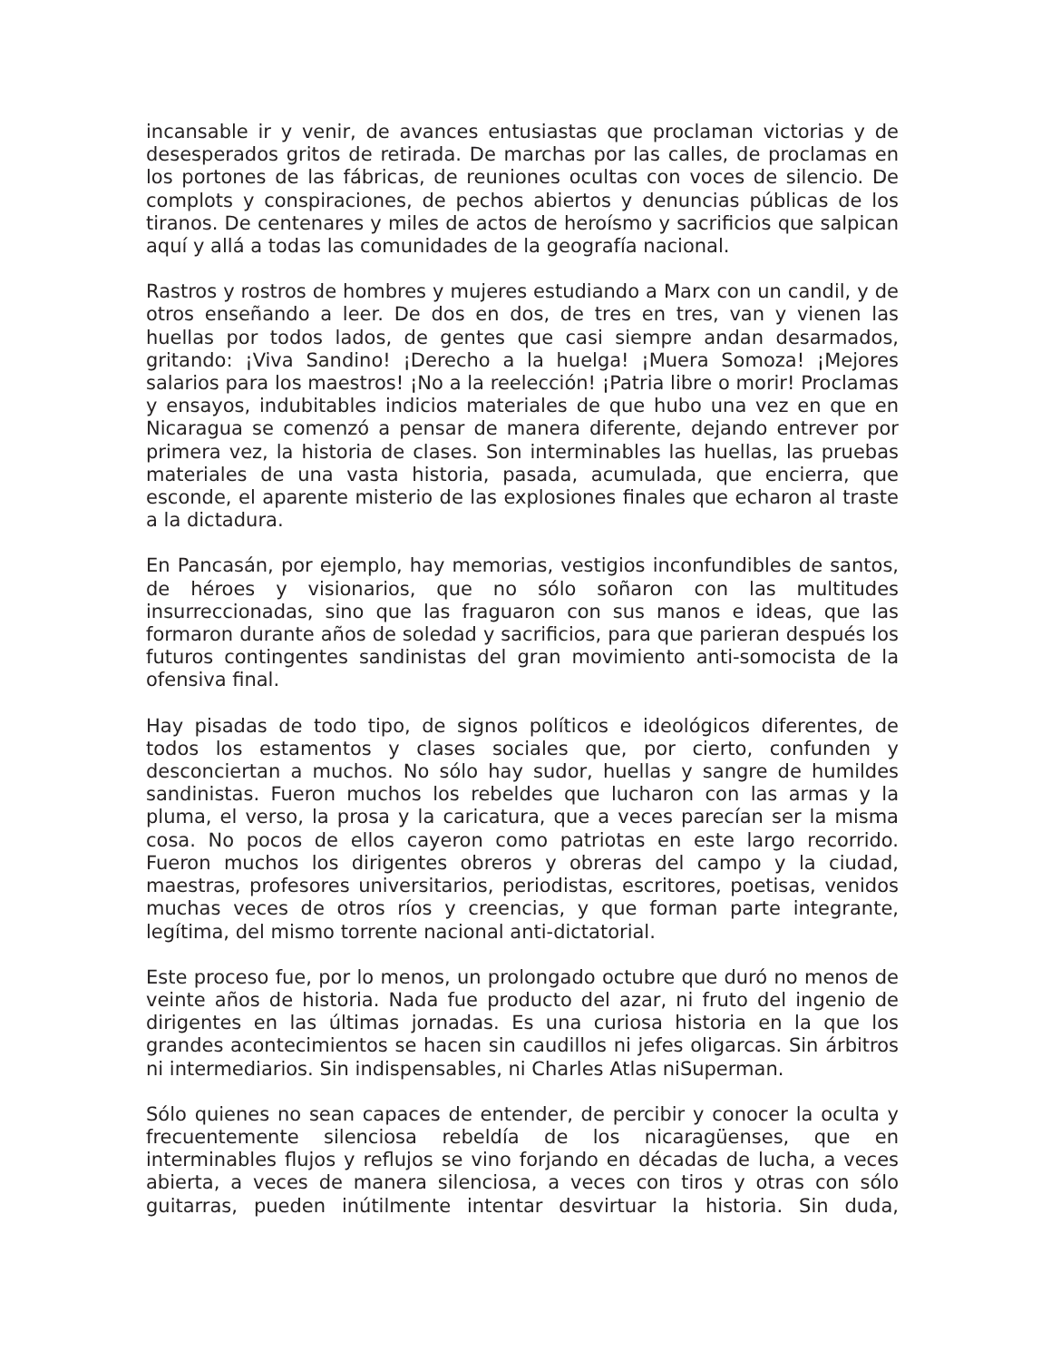incansable ir y venir, de avances entusiastas que proclaman victorias y de desesperados gritos de retirada. De marchas por las calles, de proclamas en los portones de las fábricas, de reuniones ocultas con voces de silencio. De complots y conspiraciones, de pechos abiertos y denuncias públicas de los tiranos. De centenares y miles de actos de heroísmo y sacrificios que salpican aquí y allá a todas las comunidades de la geografía nacional.
Rastros y rostros de hombres y mujeres estudiando a Marx con un candil, y de otros enseñando a leer. De dos en dos, de tres en tres, van y vienen las huellas por todos lados, de gentes que casi siempre andan desarmados, gritando: ¡Viva Sandino! ¡Derecho a la huelga! ¡Muera Somoza! ¡Mejores salarios para los maestros! ¡No a la reelección! ¡Patria libre o morir! Proclamas y ensayos, indubitables indicios materiales de que hubo una vez en que en Nicaragua se comenzó a pensar de manera diferente, dejando entrever por primera vez, la historia de clases. Son interminables las huellas, las pruebas materiales de una vasta historia, pasada, acumulada, que encierra, que esconde, el aparente misterio de las explosiones finales que echaron al traste a la dictadura.
En Pancasán, por ejemplo, hay memorias, vestigios inconfundibles de santos, de héroes y visionarios, que no sólo soñaron con las multitudes insurreccionadas, sino que las fraguaron con sus manos e ideas, que las formaron durante años de soledad y sacrificios, para que parieran después los futuros contingentes sandinistas del gran movimiento anti-somocista de la ofensiva final.
Hay pisadas de todo tipo, de signos políticos e ideológicos diferentes, de todos los estamentos y clases sociales que, por cierto, confunden y desconciertan a muchos. No sólo hay sudor, huellas y sangre de humildes sandinistas. Fueron muchos los rebeldes que lucharon con las armas y la pluma, el verso, la prosa y la caricatura, que a veces parecían ser la misma cosa. No pocos de ellos cayeron como patriotas en este largo recorrido. Fueron muchos los dirigentes obreros y obreras del campo y la ciudad, maestras, profesores universitarios, periodistas, escritores, poetisas, venidos muchas veces de otros ríos y creencias, y que forman parte integrante, legítima, del mismo torrente nacional anti-dictatorial.
Este proceso fue, por lo menos, un prolongado octubre que duró no menos de veinte años de historia. Nada fue producto del azar, ni fruto del ingenio de dirigentes en las últimas jornadas. Es una curiosa historia en la que los grandes acontecimientos se hacen sin caudillos ni jefes oligarcas. Sin árbitros ni intermediarios. Sin indispensables, ni Charles Atlas niSuperman.
Sólo quienes no sean capaces de entender, de percibir y conocer la oculta y frecuentemente silenciosa rebeldía de los nicaragüenses, que en interminables flujos y reflujos se vino forjando en décadas de lucha, a veces abierta, a veces de manera silenciosa, a veces con tiros y otras con sólo guitarras, pueden inútilmente intentar desvirtuar la historia. Sin duda,